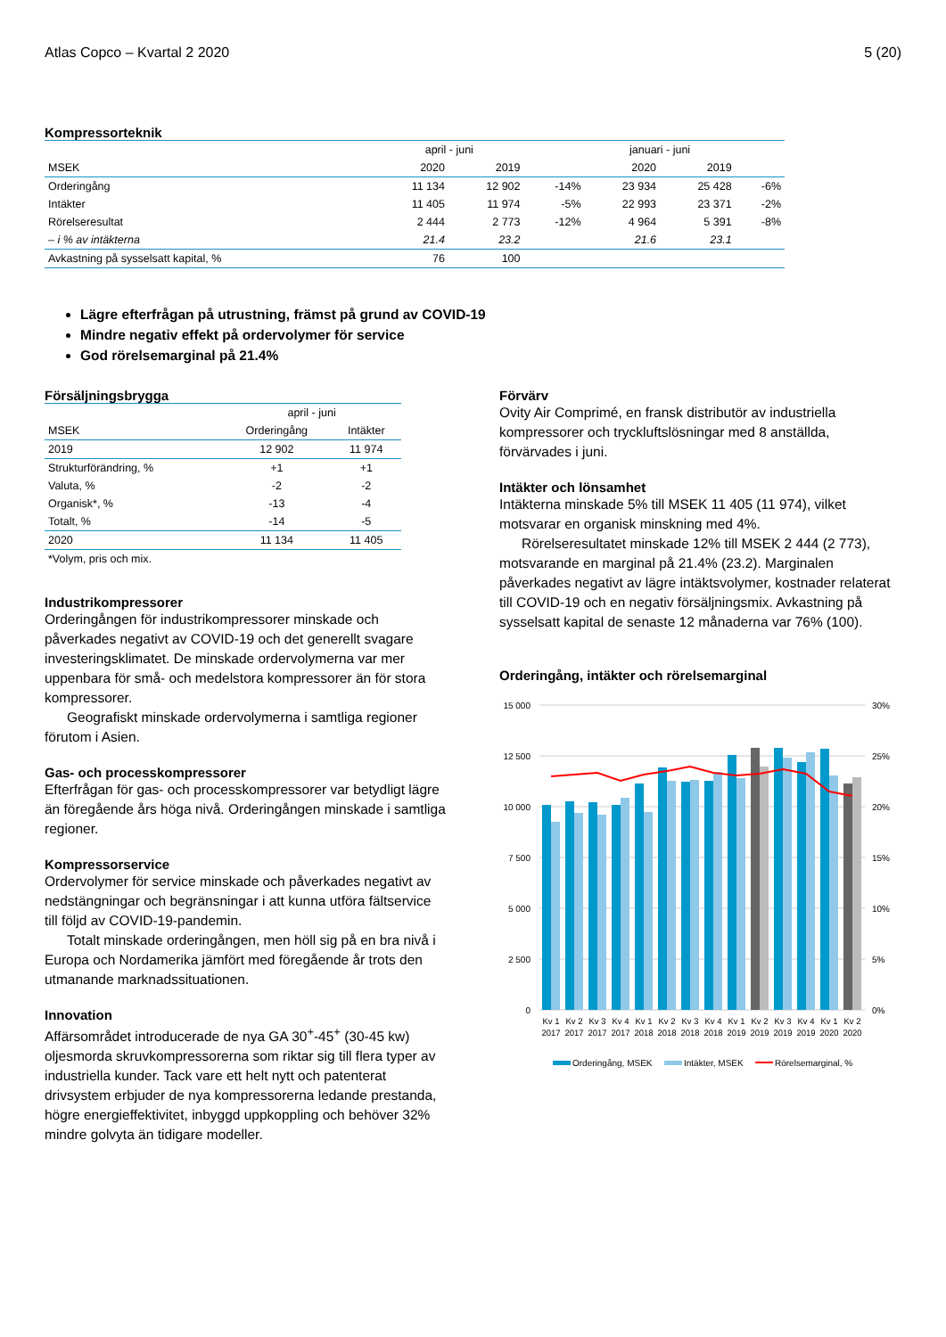Atlas Copco – Kvartal 2 2020 5 (20)
Kompressorteknik
| | april - juni | | | januari - juni | | |
| --- | --- | --- | --- | --- | --- | --- |
| MSEK | 2020 | 2019 | | 2020 | 2019 | |
| Orderingång | 11 134 | 12 902 | -14% | 23 934 | 25 428 | -6% |
| Intäkter | 11 405 | 11 974 | -5% | 22 993 | 23 371 | -2% |
| Rörelseresultat | 2 444 | 2 773 | -12% | 4 964 | 5 391 | -8% |
| – i % av intäkterna | 21.4 | 23.2 | | 21.6 | 23.1 | |
| Avkastning på sysselsatt kapital, % | 76 | 100 | | | | |
Lägre efterfrågan på utrustning, främst på grund av COVID-19
Mindre negativ effekt på ordervolymer för service
God rörelsemarginal på 21.4%
Försäljningsbrygga
| | april - juni | |
| --- | --- | --- |
| MSEK | Orderingång | Intäkter |
| 2019 | 12 902 | 11 974 |
| Strukturförändring, % | +1 | +1 |
| Valuta, % | -2 | -2 |
| Organisk*, % | -13 | -4 |
| Totalt, % | -14 | -5 |
| 2020 | 11 134 | 11 405 |
| *Volym, pris och mix. | | |
Industrikompressorer
Orderingången för industrikompressorer minskade och påverkades negativt av COVID-19 och det generellt svagare investeringsklimatet. De minskade ordervolymerna var mer uppenbara för små- och medelstora kompressorer än för stora kompressorer.
Geografiskt minskade ordervolymerna i samtliga regioner förutom i Asien.
Gas- och processkompressorer
Efterfrågan för gas- och processkompressorer var betydligt lägre än föregående års höga nivå. Orderingången minskade i samtliga regioner.
Kompressorservice
Ordervolymer för service minskade och påverkades negativt av nedstängningar och begränsningar i att kunna utföra fältservice till följd av COVID-19-pandemin.
Totalt minskade orderingången, men höll sig på en bra nivå i Europa och Nordamerika jämfört med föregående år trots den utmanande marknadssituationen.
Innovation
Affärsområdet introducerade de nya GA 30<sup>+</sup>-45<sup>+</sup> (30-45 kw) oljesmorda skruvkompressorerna som riktar sig till flera typer av industriella kunder. Tack vare ett helt nytt och patenterat drivsystem erbjuder de nya kompressorerna ledande prestanda, högre energieffektivitet, inbyggd uppkoppling och behöver 32% mindre golvyta än tidigare modeller.
Förvärv
Ovity Air Comprimé, en fransk distributör av industriella kompressorer och tryckluftslösningar med 8 anställda, förvärvades i juni.
Intäkter och lönsamhet
Intäkterna minskade 5% till MSEK 11 405 (11 974), vilket motsvarar en organisk minskning med 4%.
Rörelseresultatet minskade 12% till MSEK 2 444 (2 773), motsvarande en marginal på 21.4% (23.2). Marginalen påverkades negativt av lägre intäktsvolymer, kostnader relaterat till COVID-19 och en negativ försäljningsmix. Avkastning på sysselsatt kapital de senaste 12 månaderna var 76% (100).
Orderingång, intäkter och rörelsemarginal
15 000
12 500
10 000
7 500
5 000
2 500
0
30%
25%
20%
15%
10%
5%
0%
Kv 1
Kv 2
Kv 3
Kv 4
Kv 1
Kv 2
Kv 3
Kv 4
Kv 1
Kv 2
Kv 3
Kv 4
Kv 1
Kv 2
2017
2017
2017
2017
2018
2018
2018
2018
2019
2019
2019
2019
2020
2020
Orderingång, MSEK
Intäkter, MSEK
Rörelsemarginal, %